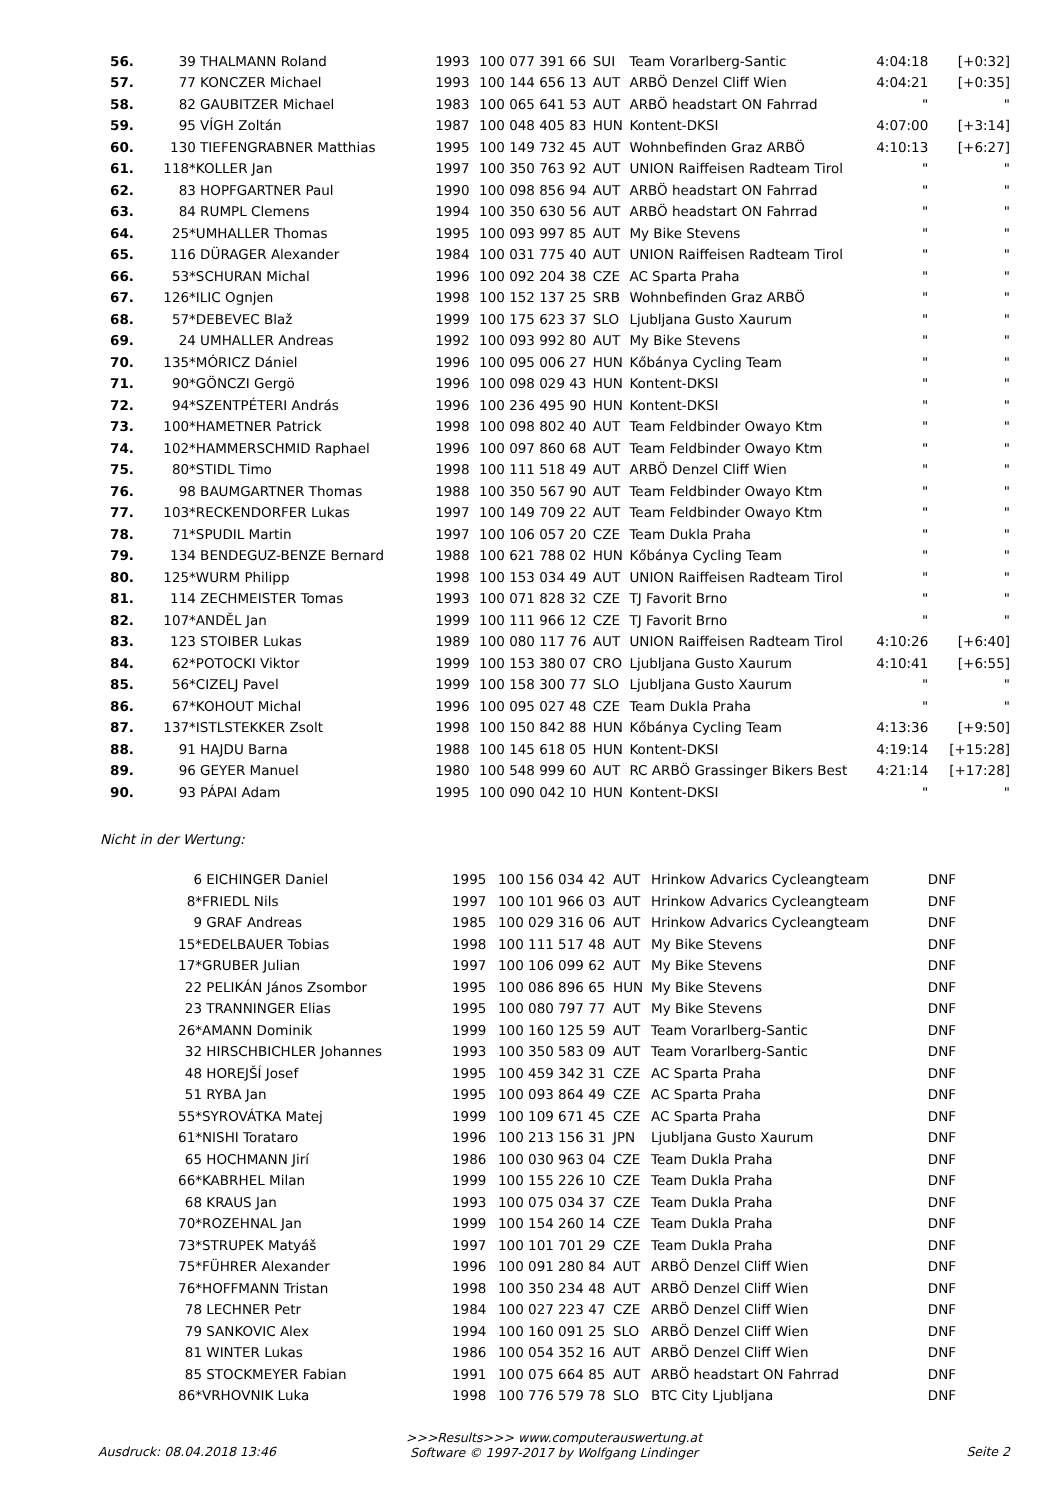| 56. | 39 | THALMANN Roland | 1993 | 100 077 391 66 | SUI | Team Vorarlberg-Santic | 4:04:18 | [+0:32] |
| 57. | 77 | KONCZER Michael | 1993 | 100 144 656 13 | AUT | ARBÖ Denzel Cliff Wien | 4:04:21 | [+0:35] |
| 58. | 82 | GAUBITZER Michael | 1983 | 100 065 641 53 | AUT | ARBÖ headstart ON Fahrrad | " | " |
| 59. | 95 | VÍGH Zoltán | 1987 | 100 048 405 83 | HUN | Kontent-DKSI | 4:07:00 | [+3:14] |
| 60. | 130 | TIEFENGRABNER Matthias | 1995 | 100 149 732 45 | AUT | Wohnbefinden Graz ARBÖ | 4:10:13 | [+6:27] |
| 61. | 118* | KOLLER Jan | 1997 | 100 350 763 92 | AUT | UNION Raiffeisen Radteam Tirol | " | " |
| 62. | 83 | HOPFGARTNER Paul | 1990 | 100 098 856 94 | AUT | ARBÖ headstart ON Fahrrad | " | " |
| 63. | 84 | RUMPL Clemens | 1994 | 100 350 630 56 | AUT | ARBÖ headstart ON Fahrrad | " | " |
| 64. | 25* | UMHALLER Thomas | 1995 | 100 093 997 85 | AUT | My Bike Stevens | " | " |
| 65. | 116 | DÜRAGER Alexander | 1984 | 100 031 775 40 | AUT | UNION Raiffeisen Radteam Tirol | " | " |
| 66. | 53* | SCHURAN Michal | 1996 | 100 092 204 38 | CZE | AC Sparta Praha | " | " |
| 67. | 126* | ILIC Ognjen | 1998 | 100 152 137 25 | SRB | Wohnbefinden Graz ARBÖ | " | " |
| 68. | 57* | DEBEVEC Blaž | 1999 | 100 175 623 37 | SLO | Ljubljana Gusto Xaurum | " | " |
| 69. | 24 | UMHALLER Andreas | 1992 | 100 093 992 80 | AUT | My Bike Stevens | " | " |
| 70. | 135* | MÓRICZ Dániel | 1996 | 100 095 006 27 | HUN | Kőbánya Cycling Team | " | " |
| 71. | 90* | GÖNCZI Gergö | 1996 | 100 098 029 43 | HUN | Kontent-DKSI | " | " |
| 72. | 94* | SZENTPÉTERI András | 1996 | 100 236 495 90 | HUN | Kontent-DKSI | " | " |
| 73. | 100* | HAMETNER Patrick | 1998 | 100 098 802 40 | AUT | Team Feldbinder Owayo Ktm | " | " |
| 74. | 102* | HAMMERSCHMID Raphael | 1996 | 100 097 860 68 | AUT | Team Feldbinder Owayo Ktm | " | " |
| 75. | 80* | STIDL Timo | 1998 | 100 111 518 49 | AUT | ARBÖ Denzel Cliff Wien | " | " |
| 76. | 98 | BAUMGARTNER Thomas | 1988 | 100 350 567 90 | AUT | Team Feldbinder Owayo Ktm | " | " |
| 77. | 103* | RECKENDORFER Lukas | 1997 | 100 149 709 22 | AUT | Team Feldbinder Owayo Ktm | " | " |
| 78. | 71* | SPUDIL Martin | 1997 | 100 106 057 20 | CZE | Team Dukla Praha | " | " |
| 79. | 134 | BENDEGUZ-BENZE Bernard | 1988 | 100 621 788 02 | HUN | Kőbánya Cycling Team | " | " |
| 80. | 125* | WURM Philipp | 1998 | 100 153 034 49 | AUT | UNION Raiffeisen Radteam Tirol | " | " |
| 81. | 114 | ZECHMEISTER Tomas | 1993 | 100 071 828 32 | CZE | TJ Favorit Brno | " | " |
| 82. | 107* | ANDĚL Jan | 1999 | 100 111 966 12 | CZE | TJ Favorit Brno | " | " |
| 83. | 123 | STOIBER Lukas | 1989 | 100 080 117 76 | AUT | UNION Raiffeisen Radteam Tirol | 4:10:26 | [+6:40] |
| 84. | 62* | POTOCKI Viktor | 1999 | 100 153 380 07 | CRO | Ljubljana Gusto Xaurum | 4:10:41 | [+6:55] |
| 85. | 56* | CIZELJ Pavel | 1999 | 100 158 300 77 | SLO | Ljubljana Gusto Xaurum | " | " |
| 86. | 67* | KOHOUT Michal | 1996 | 100 095 027 48 | CZE | Team Dukla Praha | " | " |
| 87. | 137* | ISTLSTEKKER Zsolt | 1998 | 100 150 842 88 | HUN | Kőbánya Cycling Team | 4:13:36 | [+9:50] |
| 88. | 91 | HAJDU Barna | 1988 | 100 145 618 05 | HUN | Kontent-DKSI | 4:19:14 | [+15:28] |
| 89. | 96 | GEYER Manuel | 1980 | 100 548 999 60 | AUT | RC ARBÖ Grassinger Bikers Best | 4:21:14 | [+17:28] |
| 90. | 93 | PÁPAI Adam | 1995 | 100 090 042 10 | HUN | Kontent-DKSI | " | " |
Nicht in der Wertung:
| | 6 | EICHINGER Daniel | 1995 | 100 156 034 42 | AUT | Hrinkow Advarics Cycleangteam | DNF |
| | 8* | FRIEDL Nils | 1997 | 100 101 966 03 | AUT | Hrinkow Advarics Cycleangteam | DNF |
| | 9 | GRAF Andreas | 1985 | 100 029 316 06 | AUT | Hrinkow Advarics Cycleangteam | DNF |
| | 15* | EDELBAUER Tobias | 1998 | 100 111 517 48 | AUT | My Bike Stevens | DNF |
| | 17* | GRUBER Julian | 1997 | 100 106 099 62 | AUT | My Bike Stevens | DNF |
| | 22 | PELIKÁN János Zsombor | 1995 | 100 086 896 65 | HUN | My Bike Stevens | DNF |
| | 23 | TRANNINGER Elias | 1995 | 100 080 797 77 | AUT | My Bike Stevens | DNF |
| | 26* | AMANN Dominik | 1999 | 100 160 125 59 | AUT | Team Vorarlberg-Santic | DNF |
| | 32 | HIRSCHBICHLER Johannes | 1993 | 100 350 583 09 | AUT | Team Vorarlberg-Santic | DNF |
| | 48 | HOREJŠÍ Josef | 1995 | 100 459 342 31 | CZE | AC Sparta Praha | DNF |
| | 51 | RYBA Jan | 1995 | 100 093 864 49 | CZE | AC Sparta Praha | DNF |
| | 55* | SYROVÁTKA Matej | 1999 | 100 109 671 45 | CZE | AC Sparta Praha | DNF |
| | 61* | NISHI Torataro | 1996 | 100 213 156 31 | JPN | Ljubljana Gusto Xaurum | DNF |
| | 65 | HOCHMANN Jirí | 1986 | 100 030 963 04 | CZE | Team Dukla Praha | DNF |
| | 66* | KABRHEL Milan | 1999 | 100 155 226 10 | CZE | Team Dukla Praha | DNF |
| | 68 | KRAUS Jan | 1993 | 100 075 034 37 | CZE | Team Dukla Praha | DNF |
| | 70* | ROZEHNAL Jan | 1999 | 100 154 260 14 | CZE | Team Dukla Praha | DNF |
| | 73* | STRUPEK Matyáš | 1997 | 100 101 701 29 | CZE | Team Dukla Praha | DNF |
| | 75* | FÜHRER Alexander | 1996 | 100 091 280 84 | AUT | ARBÖ Denzel Cliff Wien | DNF |
| | 76* | HOFFMANN Tristan | 1998 | 100 350 234 48 | AUT | ARBÖ Denzel Cliff Wien | DNF |
| | 78 | LECHNER Petr | 1984 | 100 027 223 47 | CZE | ARBÖ Denzel Cliff Wien | DNF |
| | 79 | SANKOVIC Alex | 1994 | 100 160 091 25 | SLO | ARBÖ Denzel Cliff Wien | DNF |
| | 81 | WINTER Lukas | 1986 | 100 054 352 16 | AUT | ARBÖ Denzel Cliff Wien | DNF |
| | 85 | STOCKMEYER Fabian | 1991 | 100 075 664 85 | AUT | ARBÖ headstart ON Fahrrad | DNF |
| | 86* | VRHOVNIK Luka | 1998 | 100 776 579 78 | SLO | BTC City Ljubljana | DNF |
Ausdruck: 08.04.2018 13:46
>>>Results>>> www.computerauswertung.at
Software © 1997-2017 by Wolfgang Lindinger
Seite 2